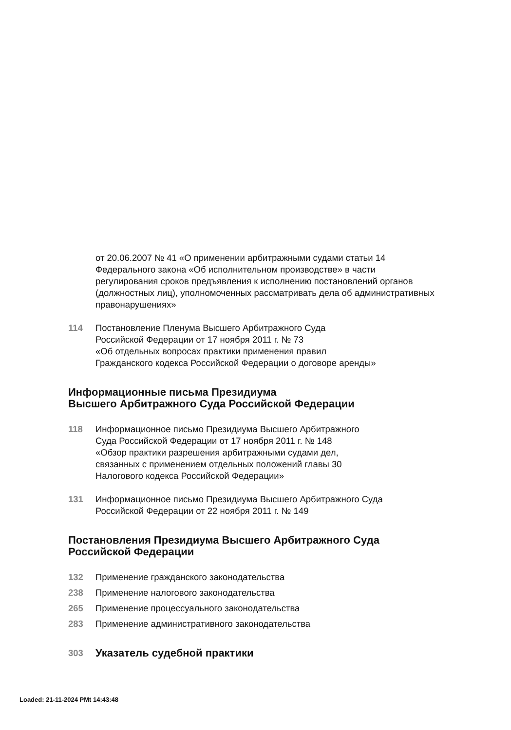от 20.06.2007 № 41 «О применении арбитражными судами статьи 14 Федерального закона «Об исполнительном производстве» в части регулирования сроков предъявления к исполнению постановлений органов (должностных лиц), уполномоченных рассматривать дела об административных правонарушениях»
114 Постановление Пленума Высшего Арбитражного Суда
Российской Федерации от 17 ноября 2011 г. № 73
«Об отдельных вопросах практики применения правил
Гражданского кодекса Российской Федерации о договоре аренды»
Информационные письма Президиума
Высшего Арбитражного Суда Российской Федерации
118 Информационное письмо Президиума Высшего Арбитражного
Суда Российской Федерации от 17 ноября 2011 г. № 148
«Обзор практики разрешения арбитражными судами дел,
связанных с применением отдельных положений главы 30
Налогового кодекса Российской Федерации»
131 Информационное письмо Президиума Высшего Арбитражного Суда
Российской Федерации от 22 ноября 2011 г. № 149
Постановления Президиума Высшего Арбитражного Суда
Российской Федерации
132 Применение гражданского законодательства
238 Применение налогового законодательства
265 Применение процессуального законодательства
283 Применение административного законодательства
303
Указатель судебной практики
Loaded: 21-11-2024 PMt 14:43:48